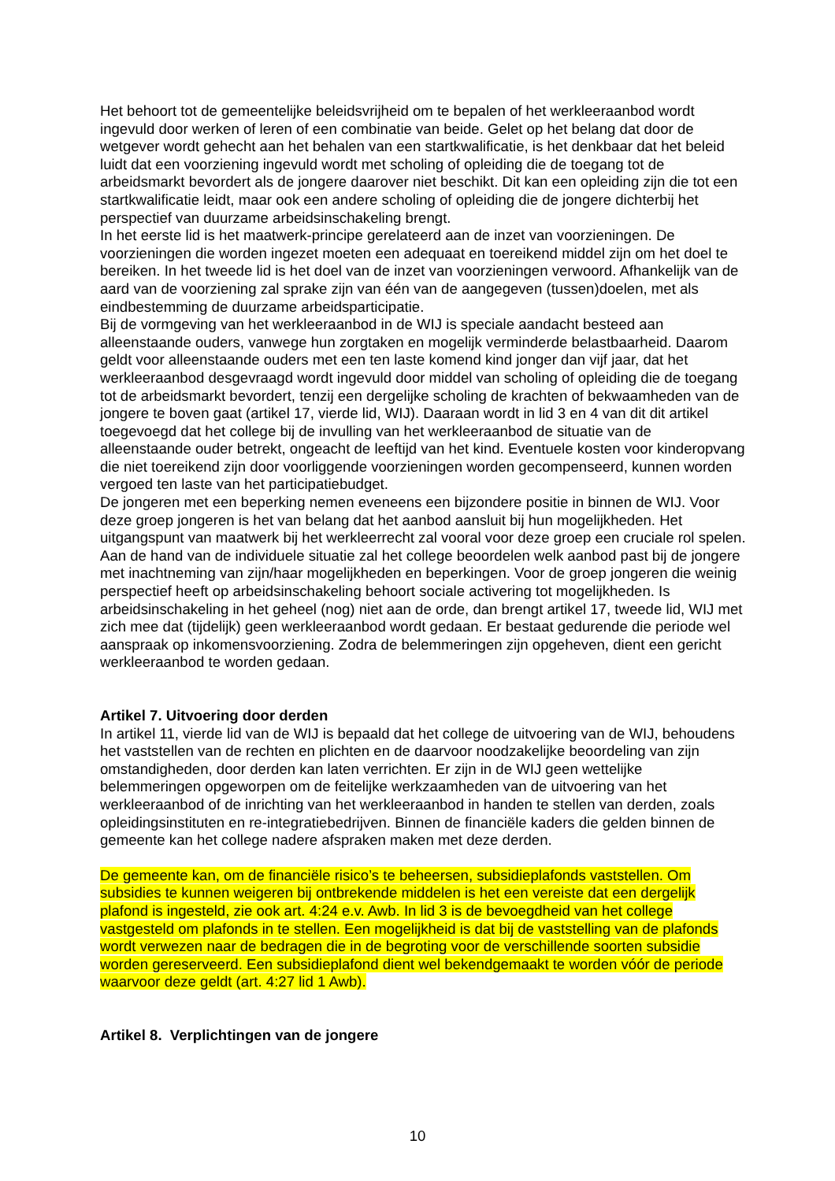Het behoort tot de gemeentelijke beleidsvrijheid om te bepalen of het werkleeraanbod wordt ingevuld door werken of leren of een combinatie van beide. Gelet op het belang dat door de wetgever wordt gehecht aan het behalen van een startkwalificatie, is het denkbaar dat het beleid luidt dat een voorziening ingevuld wordt met scholing of opleiding die de toegang tot de arbeidsmarkt bevordert als de jongere daarover niet beschikt. Dit kan een opleiding zijn die tot een startkwalificatie leidt, maar ook een andere scholing of opleiding die de jongere dichterbij het perspectief van duurzame arbeidsinschakeling brengt.
In het eerste lid is het maatwerk-principe gerelateerd aan de inzet van voorzieningen. De voorzieningen die worden ingezet moeten een adequaat en toereikend middel zijn om het doel te bereiken. In het tweede lid is het doel van de inzet van voorzieningen verwoord. Afhankelijk van de aard van de voorziening zal sprake zijn van één van de aangegeven (tussen)doelen, met als eindbestemming de duurzame arbeidsparticipatie.
Bij de vormgeving van het werkleeraanbod in de WIJ is speciale aandacht besteed aan alleenstaande ouders, vanwege hun zorgtaken en mogelijk verminderde belastbaarheid. Daarom geldt voor alleenstaande ouders met een ten laste komend kind jonger dan vijf jaar, dat het werkleeraanbod desgevraagd wordt ingevuld door middel van scholing of opleiding die de toegang tot de arbeidsmarkt bevordert, tenzij een dergelijke scholing de krachten of bekwaamheden van de jongere te boven gaat (artikel 17, vierde lid, WIJ). Daaraan wordt in lid 3 en 4 van dit dit artikel toegevoegd dat het college bij de invulling van het werkleeraanbod de situatie van de alleenstaande ouder betrekt, ongeacht de leeftijd van het kind. Eventuele kosten voor kinderopvang die niet toereikend zijn door voorliggende voorzieningen worden gecompenseerd, kunnen worden vergoed ten laste van het participatiebudget.
De jongeren met een beperking nemen eveneens een bijzondere positie in binnen de WIJ. Voor deze groep jongeren is het van belang dat het aanbod aansluit bij hun mogelijkheden. Het uitgangspunt van maatwerk bij het werkleerrecht zal vooral voor deze groep een cruciale rol spelen. Aan de hand van de individuele situatie zal het college beoordelen welk aanbod past bij de jongere met inachtneming van zijn/haar mogelijkheden en beperkingen. Voor de groep jongeren die weinig perspectief heeft op arbeidsinschakeling behoort sociale activering tot mogelijkheden. Is arbeidsinschakeling in het geheel (nog) niet aan de orde, dan brengt artikel 17, tweede lid, WIJ met zich mee dat (tijdelijk) geen werkleeraanbod wordt gedaan. Er bestaat gedurende die periode wel aanspraak op inkomensvoorziening. Zodra de belemmeringen zijn opgeheven, dient een gericht werkleeraanbod te worden gedaan.
Artikel 7. Uitvoering door derden
In artikel 11, vierde lid van de WIJ is bepaald dat het college de uitvoering van de WIJ, behoudens het vaststellen van de rechten en plichten en de daarvoor noodzakelijke beoordeling van zijn omstandigheden, door derden kan laten verrichten. Er zijn in de WIJ geen wettelijke belemmeringen opgeworpen om de feitelijke werkzaamheden van de uitvoering van het werkleeraanbod of de inrichting van het werkleeraanbod in handen te stellen van derden, zoals opleidingsinstituten en re-integratiebedrijven. Binnen de financiële kaders die gelden binnen de gemeente kan het college nadere afspraken maken met deze derden.
De gemeente kan, om de financiële risico’s te beheersen, subsidieplafonds vaststellen. Om subsidies te kunnen weigeren bij ontbrekende middelen is het een vereiste dat een dergelijk plafond is ingesteld, zie ook art. 4:24 e.v. Awb. In lid 3 is de bevoegdheid van het college vastgesteld om plafonds in te stellen. Een mogelijkheid is dat bij de vaststelling van de plafonds wordt verwezen naar de bedragen die in de begroting voor de verschillende soorten subsidie worden gereserveerd. Een subsidieplafond dient wel bekendgemaakt te worden vóór de periode waarvoor deze geldt (art. 4:27 lid 1 Awb).
Artikel 8. Verplichtingen van de jongere
10